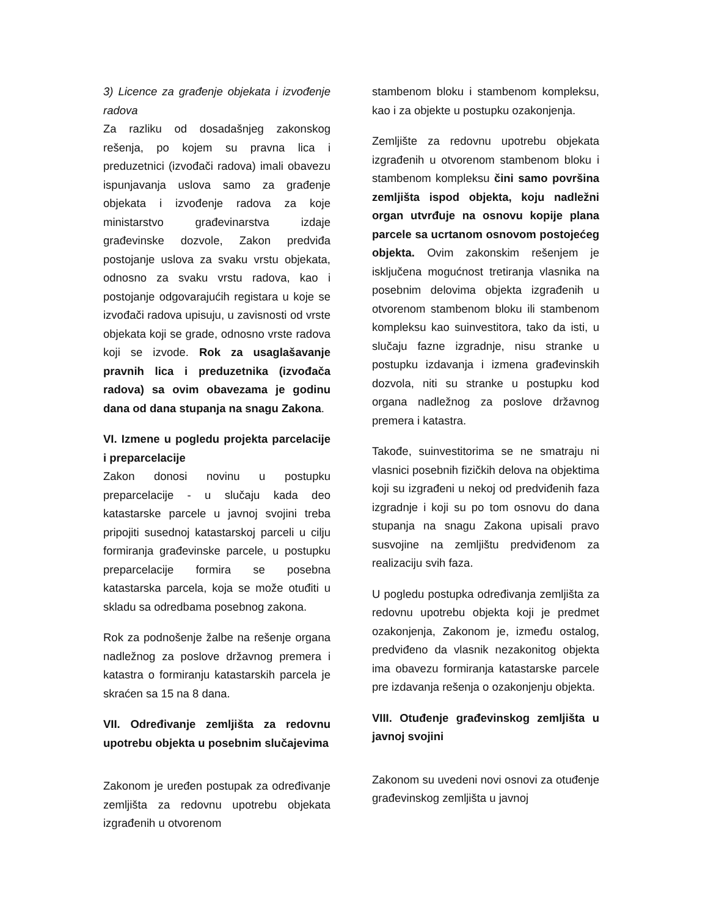3) Licence za građenje objekata i izvođenje radova
Za razliku od dosadašnjeg zakonskog rešenja, po kojem su pravna lica i preduzetnici (izvođači radova) imali obavezu ispunjavanja uslova samo za građenje objekata i izvođenje radova za koje ministarstvo građevinarstva izdaje građevinske dozvole, Zakon predviđa postojanje uslova za svaku vrstu objekata, odnosno za svaku vrstu radova, kao i postojanje odgovarajućih registara u koje se izvođači radova upisuju, u zavisnosti od vrste objekata koji se grade, odnosno vrste radova koji se izvode. Rok za usaglašavanje pravnih lica i preduzetnika (izvođača radova) sa ovim obavezama je godinu dana od dana stupanja na snagu Zakona.
VI. Izmene u pogledu projekta parcelacije i preparcelacije
Zakon donosi novinu u postupku preparcelacije - u slučaju kada deo katastarske parcele u javnoj svojini treba pripojiti susednoj katastarskoj parceli u cilju formiranja građevinske parcele, u postupku preparcelacije formira se posebna katastarska parcela, koja se može otuđiti u skladu sa odredbama posebnog zakona.
Rok za podnošenje žalbe na rešenje organa nadležnog za poslove državnog premera i katastra o formiranju katastarskih parcela je skraćen sa 15 na 8 dana.
VII. Određivanje zemljišta za redovnu upotrebu objekta u posebnim slučajevima
Zakonom je uređen postupak za određivanje zemljišta za redovnu upotrebu objekata izgrađenih u otvorenom
stambenom bloku i stambenom kompleksu, kao i za objekte u postupku ozakonjenja.
Zemljište za redovnu upotrebu objekata izgrađenih u otvorenom stambenom bloku i stambenom kompleksu čini samo površina zemljišta ispod objekta, koju nadležni organ utvrđuje na osnovu kopije plana parcele sa ucrtanom osnovom postojećeg objekta. Ovim zakonskim rešenjem je isključena mogućnost tretiranja vlasnika na posebnim delovima objekta izgrađenih u otvorenom stambenom bloku ili stambenom kompleksu kao suinvestitora, tako da isti, u slučaju fazne izgradnje, nisu stranke u postupku izdavanja i izmena građevinskih dozvola, niti su stranke u postupku kod organa nadležnog za poslove državnog premera i katastra.
Takođe, suinvestitorima se ne smatraju ni vlasnici posebnih fizičkih delova na objektima koji su izgrađeni u nekoj od predviđenih faza izgradnje i koji su po tom osnovu do dana stupanja na snagu Zakona upisali pravo susvojine na zemljištu predviđenom za realizaciju svih faza.
U pogledu postupka određivanja zemljišta za redovnu upotrebu objekta koji je predmet ozakonjenja, Zakonom je, između ostalog, predviđeno da vlasnik nezakonitog objekta ima obavezu formiranja katastarske parcele pre izdavanja rešenja o ozakonjenju objekta.
VIII. Otuđenje građevinskog zemljišta u javnoj svojini
Zakonom su uvedeni novi osnovi za otuđenje građevinskog zemljišta u javnoj